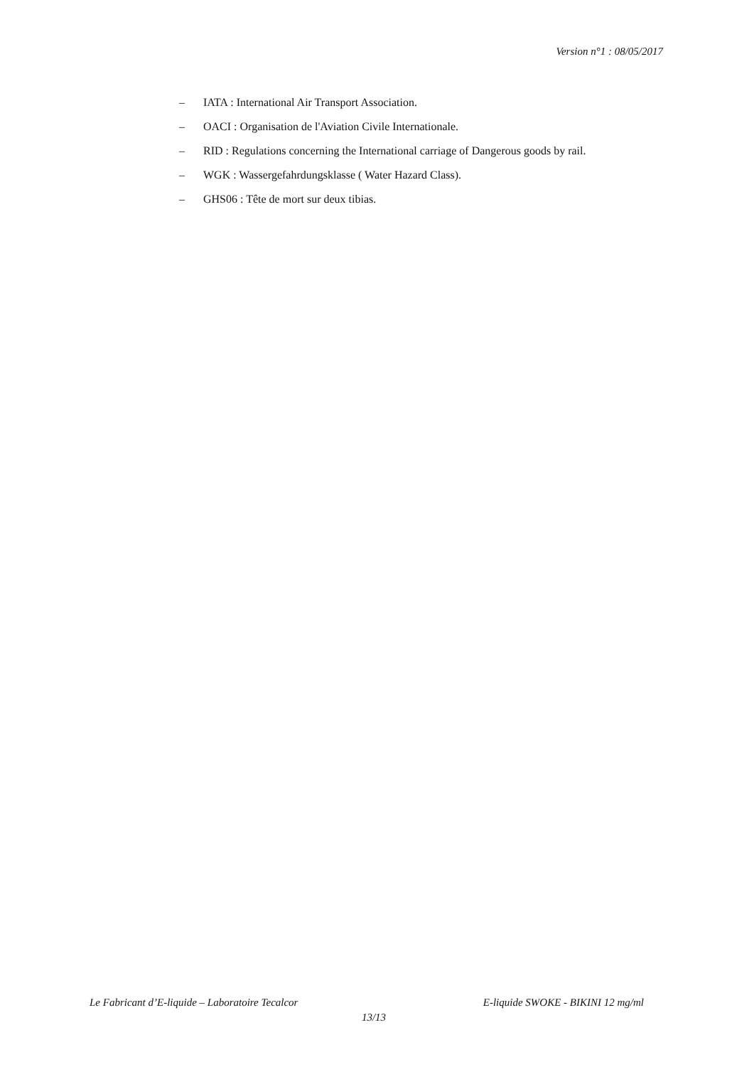Version n°1 : 08/05/2017
– IATA : International Air Transport Association.
– OACI : Organisation de l'Aviation Civile Internationale.
– RID : Regulations concerning the International carriage of Dangerous goods by rail.
– WGK : Wassergefahrdungsklasse ( Water Hazard Class).
– GHS06 : Tête de mort sur deux tibias.
Le Fabricant d’E-liquide – Laboratoire Tecalcor E-liquide SWOKE - BIKINI 12 mg/ml
13/13